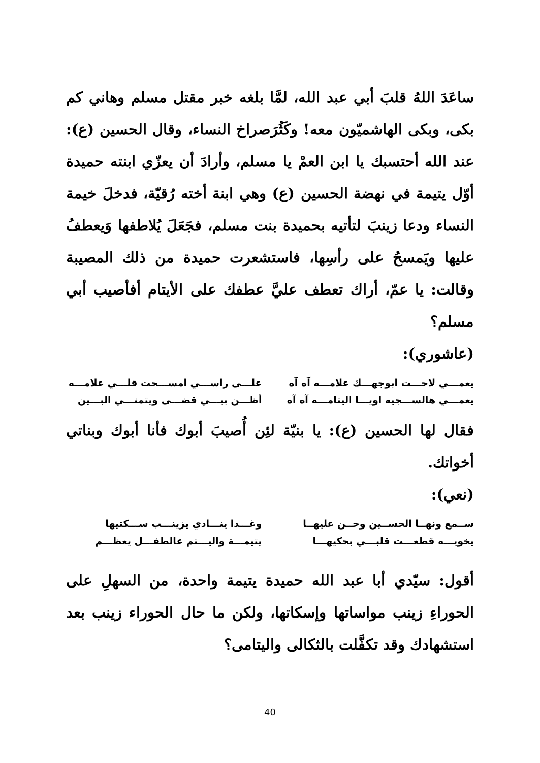ساعَدَ اللهُ قلبَ أبي عبد الله، لمَّا بلغه خبر مقتل مسلم وهاني كم بكى، وبكى الهاشميّون معه! وكَثُرَصراخ النساء، وقال الحسين (ع): عند الله أحتسبك يا ابن العمْ يا مسلم، وأرادَ أن يعزّي ابنته حميدة أوّل يتيمة في نهضة الحسين (ع) وهي ابنة أخته رُقيّة، فدخلَ خيمة النساء ودعا زينبَ لتأتيه بحميدة بنت مسلم، فجَعَلَ يُلاطفها وَيعطفُ عليها ويَمسحُ على رأسِها، فاستشعرت حميدة من ذلك المصيبة وقالت: يا عمّ، أراك تعطف عليَّ عطفك على الأيتام أفأصيب أبي مسلم؟
(عاشوري):
يعمـــي لاحـــت ابوجهـــك علامـــه آه آه
يعمـــي هالســـجيه اويـــا اليتامـــه آه آه
علـــى راســـي امســـحت قلـــي علامـــه
أظـــن بيـــي قضـــى ويتمنـــي البـــين
فقال لها الحسين (ع): يا بنيّة لئِن أُصيبَ أبوك فأنا أبوك وبناتي أخواتك.
(نعي):
ســمع ونهــا الحســين وحــن عليهــا
يخويـــه قطعـــت قلبـــي بحكيهـــا
وغـــدا ينـــادي يزينـــب ســـكتيها
يتيمـــة واليـــتم عالطفـــل يعظـــم
أقول: سيّدي أبا عبد الله حميدة يتيمة واحدة، من السهلِ على الحوراءِ زينب مواساتها وإسكاتها، ولكن ما حال الحوراء زينب بعد استشهادك وقد تكفَّلت بالثكالى واليتامى؟
40